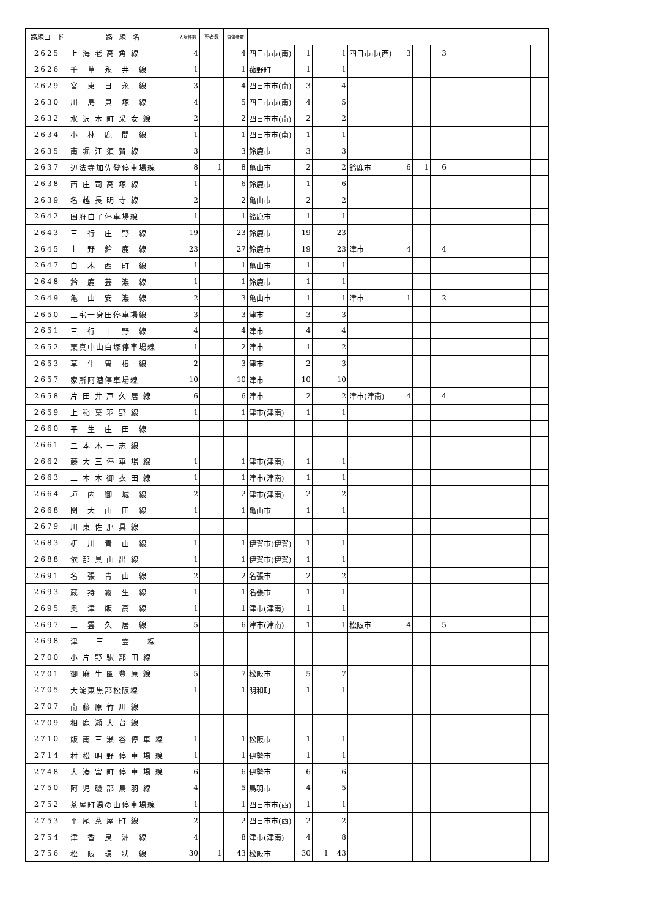| 路線コード | 路 線 名 | 人身件数 | 死者数 | 負傷者数 | | | | | | | | | | | | |
| --- | --- | --- | --- | --- | --- | --- | --- | --- | --- | --- | --- | --- | --- | --- | --- | --- |
| 2625 | 上 海 老 高 角 線 | 4 | | 4 | 四日市市(南) | 1 | | 1 | 四日市市(西) | 3 | | 3 | | | | |
| 2626 | 千 草 永 井 線 | 1 | | 1 | 菰野町 | 1 | | 1 | | | | | | | | |
| 2629 | 宮 東 日 永 線 | 3 | | 4 | 四日市市(南) | 3 | | 4 | | | | | | | | |
| 2630 | 川 島 貝 塚 線 | 4 | | 5 | 四日市市(南) | 4 | | 5 | | | | | | | | |
| 2632 | 水 沢 本 町 采 女 線 | 2 | | 2 | 四日市市(南) | 2 | | 2 | | | | | | | | |
| 2634 | 小 林 鹿 間 線 | 1 | | 1 | 四日市市(南) | 1 | | 1 | | | | | | | | |
| 2635 | 南 堀 江 須 賀 線 | 3 | | 3 | 鈴鹿市 | 3 | | 3 | | | | | | | | |
| 2637 | 辺法寺加佐登停車場線 | 8 | 1 | 8 | 亀山市 | 2 | | 2 | 鈴鹿市 | 6 | 1 | 6 | | | | |
| 2638 | 西 庄 司 高 塚 線 | 1 | | 6 | 鈴鹿市 | 1 | | 6 | | | | | | | | |
| 2639 | 名 越 長 明 寺 線 | 2 | | 2 | 亀山市 | 2 | | 2 | | | | | | | | |
| 2642 | 国府白子停車場線 | 1 | | 1 | 鈴鹿市 | 1 | | 1 | | | | | | | | |
| 2643 | 三 行 庄 野 線 | 19 | | 23 | 鈴鹿市 | 19 | | 23 | | | | | | | | |
| 2645 | 上 野 鈴 鹿 線 | 23 | | 27 | 鈴鹿市 | 19 | | 23 | 津市 | 4 | | 4 | | | | |
| 2647 | 白 木 西 町 線 | 1 | | 1 | 亀山市 | 1 | | 1 | | | | | | | | |
| 2648 | 鈴 鹿 芸 濃 線 | 1 | | 1 | 鈴鹿市 | 1 | | 1 | | | | | | | | |
| 2649 | 亀 山 安 濃 線 | 2 | | 3 | 亀山市 | 1 | | 1 | 津市 | 1 | | 2 | | | | |
| 2650 | 三宅一身田停車場線 | 3 | | 3 | 津市 | 3 | | 3 | | | | | | | | |
| 2651 | 三 行 上 野 線 | 4 | | 4 | 津市 | 4 | | 4 | | | | | | | | |
| 2652 | 栗真中山白塚停車場線 | 1 | | 2 | 津市 | 1 | | 2 | | | | | | | | |
| 2653 | 草 生 曽 根 線 | 2 | | 3 | 津市 | 2 | | 3 | | | | | | | | |
| 2657 | 家所阿漕停車場線 | 10 | | 10 | 津市 | 10 | | 10 | | | | | | | | |
| 2658 | 片 田 井 戸 久 居 線 | 6 | | 6 | 津市 | 2 | | 2 | 津市(津南) | 4 | | 4 | | | | |
| 2659 | 上 稲 葉 羽 野 線 | 1 | | 1 | 津市(津南) | 1 | | 1 | | | | | | | | |
| 2660 | 平 生 庄 田 線 | | | | | | | | | | | | | | | |
| 2661 | 二 本 木 一 志 線 | | | | | | | | | | | | | | | |
| 2662 | 藤 大 三 停 車 場 線 | 1 | | 1 | 津市(津南) | 1 | | 1 | | | | | | | | |
| 2663 | 二 本 木 御 衣 田 線 | 1 | | 1 | 津市(津南) | 1 | | 1 | | | | | | | | |
| 2664 | 垣 内 御 城 線 | 2 | | 2 | 津市(津南) | 2 | | 2 | | | | | | | | |
| 2668 | 関 大 山 田 線 | 1 | | 1 | 亀山市 | 1 | | 1 | | | | | | | | |
| 2679 | 川 東 佐 那 具 線 | | | | | | | | | | | | | | | |
| 2683 | 枅 川 青 山 線 | 1 | | 1 | 伊賀市(伊賀) | 1 | | 1 | | | | | | | | |
| 2688 | 依 那 具 山 出 線 | 1 | | 1 | 伊賀市(伊賀) | 1 | | 1 | | | | | | | | |
| 2691 | 名 張 青 山 線 | 2 | | 2 | 名張市 | 2 | | 2 | | | | | | | | |
| 2693 | 蔵 持 霧 生 線 | 1 | | 1 | 名張市 | 1 | | 1 | | | | | | | | |
| 2695 | 奥 津 飯 高 線 | 1 | | 1 | 津市(津南) | 1 | | 1 | | | | | | | | |
| 2697 | 三 雲 久 居 線 | 5 | | 6 | 津市(津南) | 1 | | 1 | 松阪市 | 4 | | 5 | | | | |
| 2698 | 津 三 雲 線 | | | | | | | | | | | | | | | |
| 2700 | 小 片 野 駅 部 田 線 | | | | | | | | | | | | | | | |
| 2701 | 御 麻 生 園 豊 原 線 | 5 | | 7 | 松阪市 | 5 | | 7 | | | | | | | | |
| 2705 | 大淀東黒部松阪線 | 1 | | 1 | 明和町 | 1 | | 1 | | | | | | | | |
| 2707 | 南 藤 原 竹 川 線 | | | | | | | | | | | | | | | |
| 2709 | 相 鹿 瀬 大 台 線 | | | | | | | | | | | | | | | |
| 2710 | 飯 南 三 瀬 谷 停 車 線 | 1 | | 1 | 松阪市 | 1 | | 1 | | | | | | | | |
| 2714 | 村 松 明 野 停 車 場 線 | 1 | | 1 | 伊勢市 | 1 | | 1 | | | | | | | | |
| 2748 | 大 湊 宮 町 停 車 場 線 | 6 | | 6 | 伊勢市 | 6 | | 6 | | | | | | | | |
| 2750 | 阿 児 磯 部 鳥 羽 線 | 4 | | 5 | 鳥羽市 | 4 | | 5 | | | | | | | | |
| 2752 | 茶屋町湯の山停車場線 | 1 | | 1 | 四日市市(西) | 1 | | 1 | | | | | | | | |
| 2753 | 平 尾 茶 屋 町 線 | 2 | | 2 | 四日市市(西) | 2 | | 2 | | | | | | | | |
| 2754 | 津 香 良 洲 線 | 4 | | 8 | 津市(津南) | 4 | | 8 | | | | | | | | |
| 2756 | 松 阪 環 状 線 | 30 | 1 | 43 | 松阪市 | 30 | 1 | 43 | | | | | | | | |